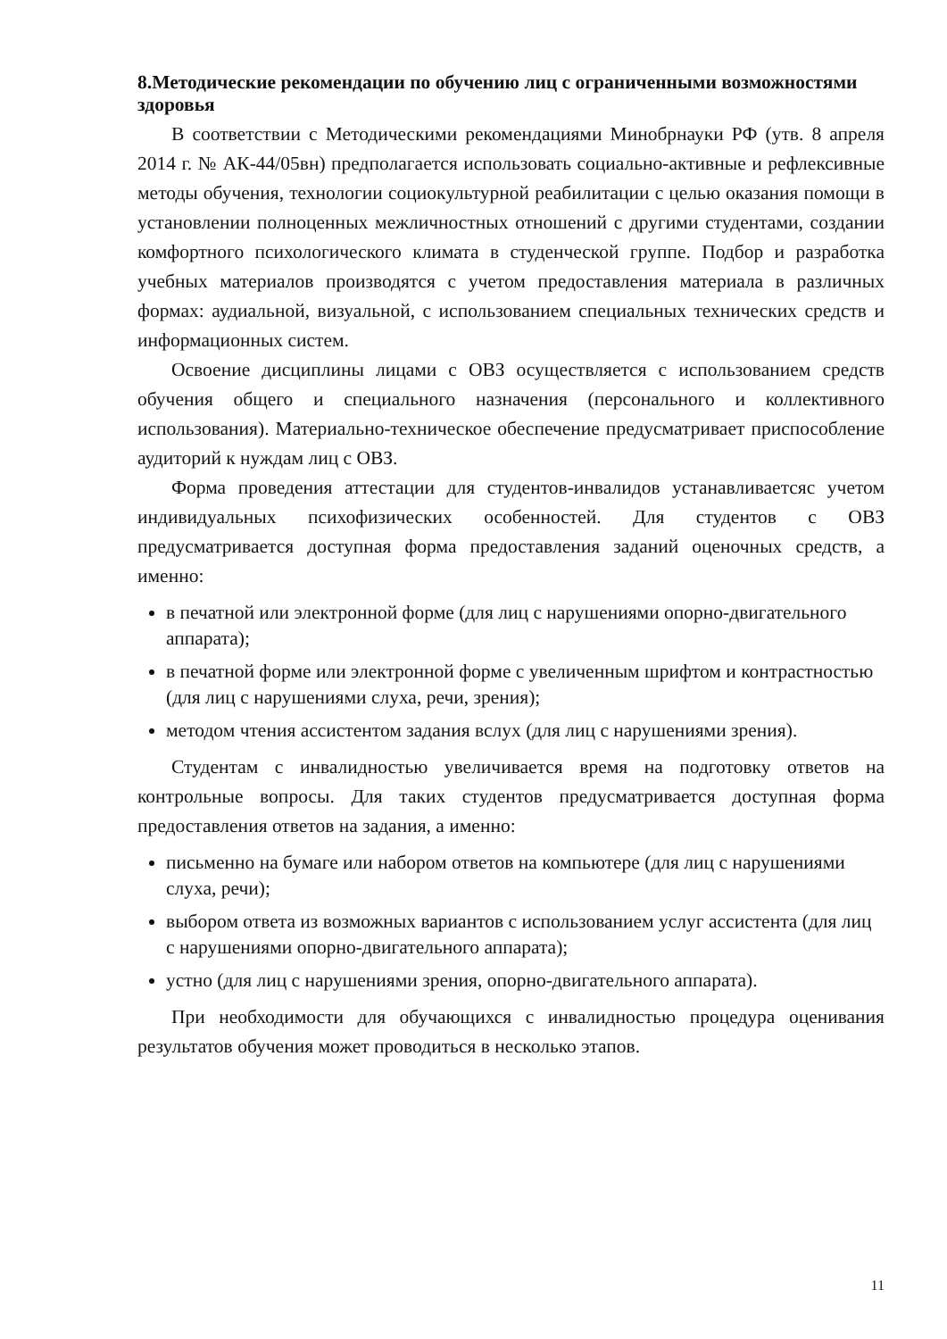8.Методические рекомендации по обучению лиц с ограниченными возможностями здоровья
В соответствии с Методическими рекомендациями Минобрнауки РФ (утв. 8 апреля 2014 г. № АК-44/05вн) предполагается использовать социально-активные и рефлексивные методы обучения, технологии социокультурной реабилитации с целью оказания помощи в установлении полноценных межличностных отношений с другими студентами, создании комфортного психологического климата в студенческой группе. Подбор и разработка учебных материалов производятся с учетом предоставления материала в различных формах: аудиальной, визуальной, с использованием специальных технических средств и информационных систем.
Освоение дисциплины лицами с ОВЗ осуществляется с использованием средств обучения общего и специального назначения (персонального и коллективного использования). Материально-техническое обеспечение предусматривает приспособление аудиторий к нуждам лиц с ОВЗ.
Форма проведения аттестации для студентов-инвалидов устанавливаетсяс учетом индивидуальных психофизических особенностей. Для студентов с ОВЗ предусматривается доступная форма предоставления заданий оценочных средств, а именно:
в печатной или электронной форме (для лиц с нарушениями опорно-двигательного аппарата);
в печатной форме или электронной форме с увеличенным шрифтом и контрастностью (для лиц с нарушениями слуха, речи, зрения);
методом чтения ассистентом задания вслух (для лиц с нарушениями зрения).
Студентам с инвалидностью увеличивается время на подготовку ответов на контрольные вопросы. Для таких студентов предусматривается доступная форма предоставления ответов на задания, а именно:
письменно на бумаге или набором ответов на компьютере (для лиц с нарушениями слуха, речи);
выбором ответа из возможных вариантов с использованием услуг ассистента (для лиц с нарушениями опорно-двигательного аппарата);
устно (для лиц с нарушениями зрения, опорно-двигательного аппарата).
При необходимости для обучающихся с инвалидностью процедура оценивания результатов обучения может проводиться в несколько этапов.
11